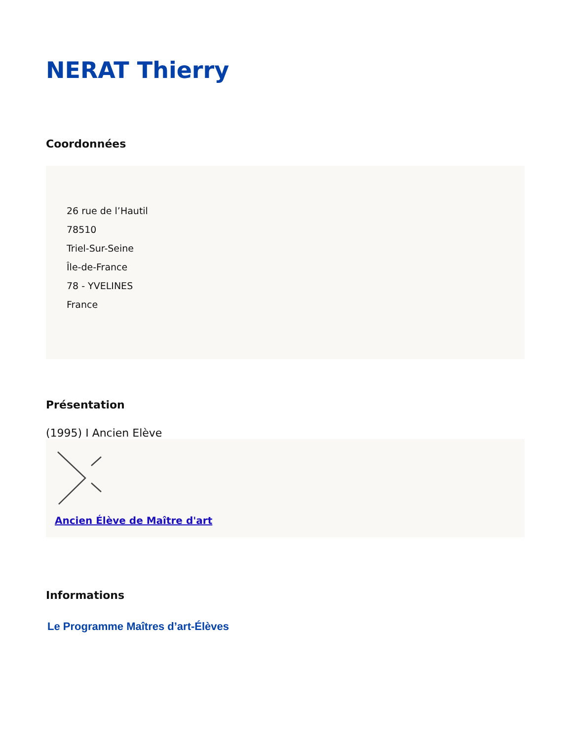NERAT Thierry
Coordonnées
26 rue de l’Hautil
78510
Triel-Sur-Seine
Île-de-France
78 - YVELINES
France
Présentation
(1995) I Ancien Elève
Ancien Élève de Maître d'art
Informations
Le Programme Maîtres d’art-Élèves